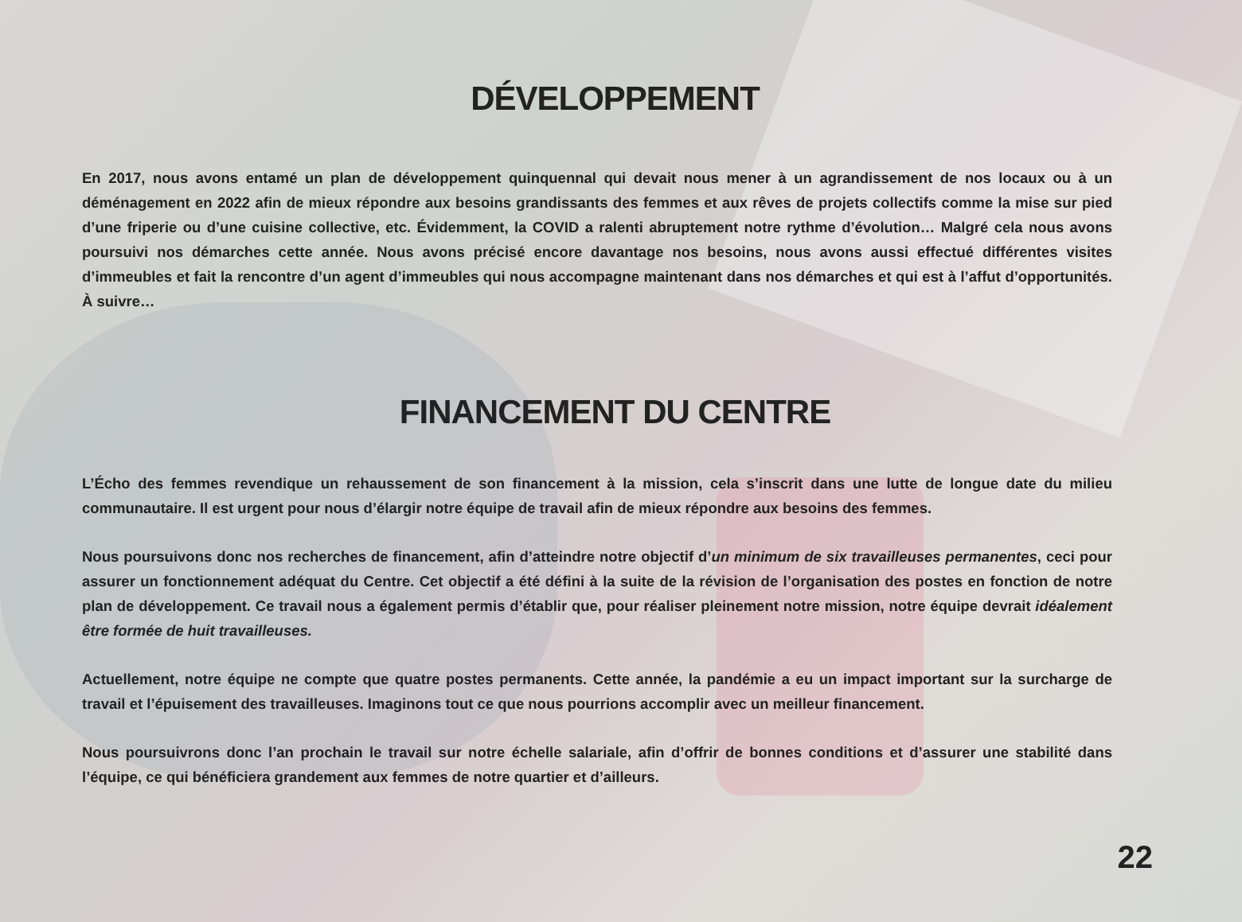DÉVELOPPEMENT
En 2017, nous avons entamé un plan de développement quinquennal qui devait nous mener à un agrandissement de nos locaux ou à un déménagement en 2022 afin de mieux répondre aux besoins grandissants des femmes et aux rêves de projets collectifs comme la mise sur pied d’une friperie ou d’une cuisine collective, etc. Évidemment, la COVID a ralenti abruptement notre rythme d’évolution… Malgré cela nous avons poursuivi nos démarches cette année. Nous avons précisé encore davantage nos besoins, nous avons aussi effectué différentes visites d’immeubles et fait la rencontre d’un agent d’immeubles qui nous accompagne maintenant dans nos démarches et qui est à l’affut d’opportunités. À suivre…
FINANCEMENT DU CENTRE
L’Écho des femmes revendique un rehaussement de son financement à la mission, cela s’inscrit dans une lutte de longue date du milieu communautaire. Il est urgent pour nous d’élargir notre équipe de travail afin de mieux répondre aux besoins des femmes.
Nous poursuivons donc nos recherches de financement, afin d’atteindre notre objectif d’un minimum de six travailleuses permanentes, ceci pour assurer un fonctionnement adéquat du Centre. Cet objectif a été défini à la suite de la révision de l’organisation des postes en fonction de notre plan de développement. Ce travail nous a également permis d’établir que, pour réaliser pleinement notre mission, notre équipe devrait idéalement être formée de huit travailleuses.
Actuellement, notre équipe ne compte que quatre postes permanents. Cette année, la pandémie a eu un impact important sur la surcharge de travail et l’épuisement des travailleuses. Imaginons tout ce que nous pourrions accomplir avec un meilleur financement.
Nous poursuivrons donc l’an prochain le travail sur notre échelle salariale, afin d’offrir de bonnes conditions et d’assurer une stabilité dans l’équipe, ce qui bénéficiera grandement aux femmes de notre quartier et d’ailleurs.
22